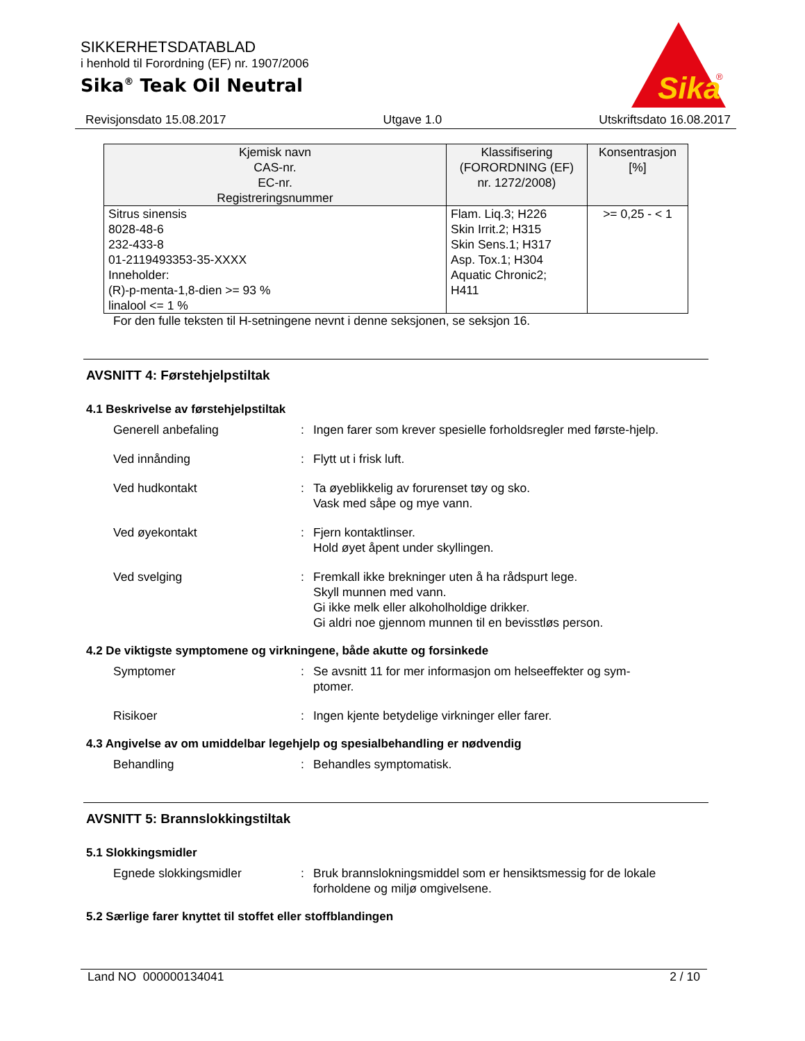SIKKERHETSDATABLAD
i henhold til Forordning (EF) nr. 1907/2006
Sika<sup>®</sup> Teak Oil Neutral
Sika
®
Revisjonsdato 15.08.2017 Utgave 1.0 Utskriftsdato 16.08.2017
| Kjemisk navn CAS-nr. EC-nr. Registreringsnummer | Klassifisering (FORORDNING (EF) nr. 1272/2008) | Konsentrasjon [%] |
| --- | --- | --- |
| Sitrus sinensis 8028-48-6 232-433-8 01-2119493353-35-XXXX Inneholder: (R)-p-menta-1,8-dien >= 93 % linalool <= 1 % | Flam. Liq.3; H226 Skin Irrit.2; H315 Skin Sens.1; H317 Asp. Tox.1; H304 Aquatic Chronic2; H411 | >= 0,25 - < 1 |
For den fulle teksten til H-setningene nevnt i denne seksjonen, se seksjon 16.
AVSNITT 4: Førstehjelpstiltak
4.1 Beskrivelse av førstehjelpstiltak
Generell anbefaling : Ingen farer som krever spesielle forholdsregler med første-hjelp.
Ved innånding : Flytt ut i frisk luft.
Ved hudkontakt : Ta øyeblikkelig av forurenset tøy og sko.
Vask med såpe og mye vann.
Ved øyekontakt : Fjern kontaktlinser.
Hold øyet åpent under skyllingen.
Ved svelging : Fremkall ikke brekninger uten å ha rådspurt lege.
Skyll munnen med vann.
Gi ikke melk eller alkoholholdige drikker.
Gi aldri noe gjennom munnen til en bevisstløs person.
4.2 De viktigste symptomene og virkningene, både akutte og forsinkede
Symptomer : Se avsnitt 11 for mer informasjon om helseeffekter og sym-ptomer.
Risikoer : Ingen kjente betydelige virkninger eller farer.
4.3 Angivelse av om umiddelbar legehjelp og spesialbehandling er nødvendig
Behandling : Behandles symptomatisk.
AVSNITT 5: Brannslokkingstiltak
5.1 Slokkingsmidler
Egnede slokkingsmidler : Bruk brannslokningsmiddel som er hensiktsmessig for de lokale forholdene og miljø omgivelsene.
5.2 Særlige farer knyttet til stoffet eller stoffblandingen
Land NO 000000134041 2 / 10